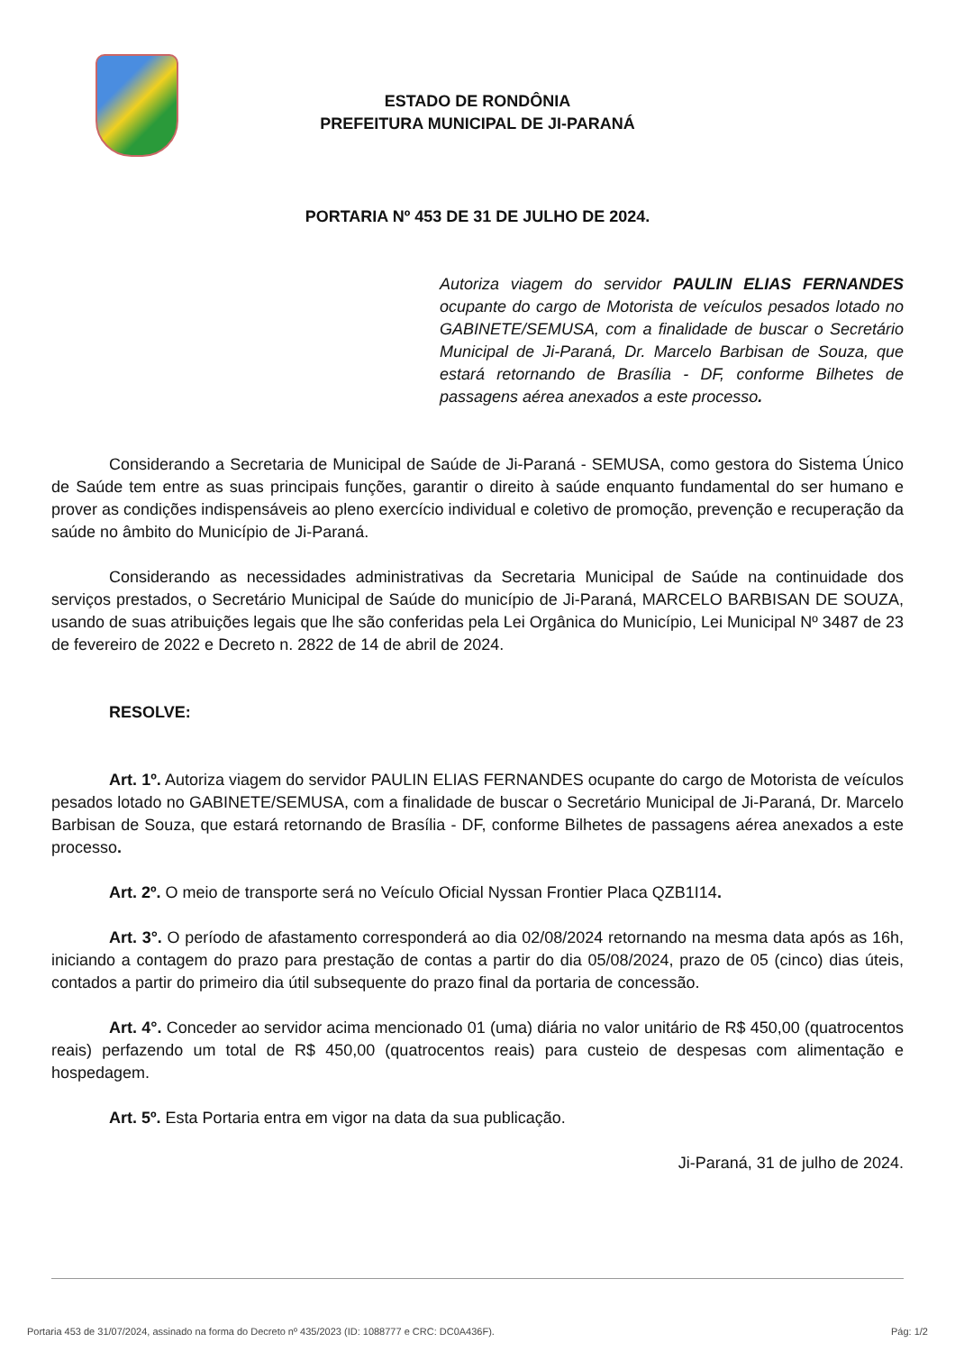ESTADO DE RONDÔNIA
PREFEITURA MUNICIPAL DE JI-PARANÁ
PORTARIA Nº 453 DE 31 DE JULHO DE 2024.
Autoriza viagem do servidor PAULIN ELIAS FERNANDES ocupante do cargo de Motorista de veículos pesados lotado no GABINETE/SEMUSA, com a finalidade de buscar o Secretário Municipal de Ji-Paraná, Dr. Marcelo Barbisan de Souza, que estará retornando de Brasília - DF, conforme Bilhetes de passagens aérea anexados a este processo.
Considerando a Secretaria de Municipal de Saúde de Ji-Paraná - SEMUSA, como gestora do Sistema Único de Saúde tem entre as suas principais funções, garantir o direito à saúde enquanto fundamental do ser humano e prover as condições indispensáveis ao pleno exercício individual e coletivo de promoção, prevenção e recuperação da saúde no âmbito do Município de Ji-Paraná.
Considerando as necessidades administrativas da Secretaria Municipal de Saúde na continuidade dos serviços prestados, o Secretário Municipal de Saúde do município de Ji-Paraná, MARCELO BARBISAN DE SOUZA, usando de suas atribuições legais que lhe são conferidas pela Lei Orgânica do Município, Lei Municipal Nº 3487 de 23 de fevereiro de 2022 e Decreto n. 2822 de 14 de abril de 2024.
RESOLVE:
Art. 1º. Autoriza viagem do servidor PAULIN ELIAS FERNANDES ocupante do cargo de Motorista de veículos pesados lotado no GABINETE/SEMUSA, com a finalidade de buscar o Secretário Municipal de Ji-Paraná, Dr. Marcelo Barbisan de Souza, que estará retornando de Brasília - DF, conforme Bilhetes de passagens aérea anexados a este processo.
Art. 2º. O meio de transporte será no Veículo Oficial Nyssan Frontier Placa QZB1I14.
Art. 3°. O período de afastamento corresponderá ao dia 02/08/2024 retornando na mesma data após as 16h, iniciando a contagem do prazo para prestação de contas a partir do dia 05/08/2024, prazo de 05 (cinco) dias úteis, contados a partir do primeiro dia útil subsequente do prazo final da portaria de concessão.
Art. 4°. Conceder ao servidor acima mencionado 01 (uma) diária no valor unitário de R$ 450,00 (quatrocentos reais) perfazendo um total de R$ 450,00 (quatrocentos reais) para custeio de despesas com alimentação e hospedagem.
Art. 5º. Esta Portaria entra em vigor na data da sua publicação.
Ji-Paraná, 31 de julho de 2024.
Portaria 453 de 31/07/2024, assinado na forma do Decreto nº 435/2023 (ID: 1088777 e CRC: DC0A436F). Pág: 1/2